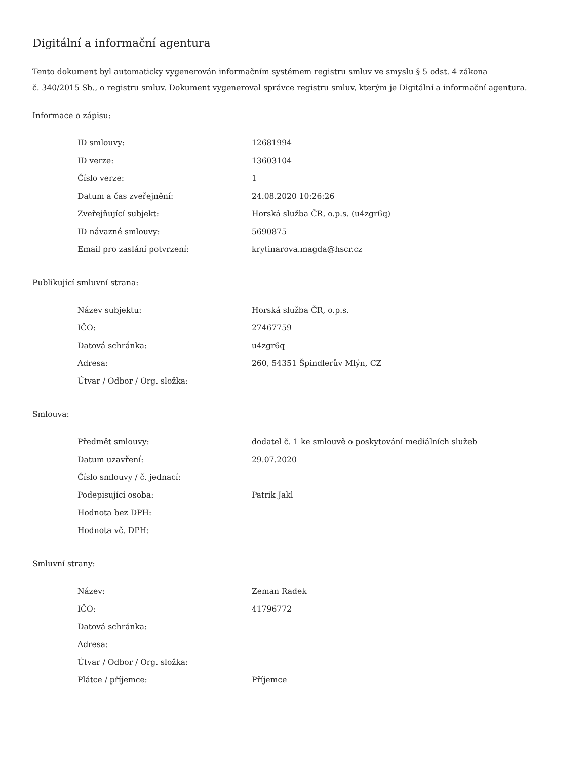Digitální a informační agentura
Tento dokument byl automaticky vygenerován informačním systémem registru smluv ve smyslu § 5 odst. 4 zákona
č. 340/2015 Sb., o registru smluv. Dokument vygeneroval správce registru smluv, kterým je Digitální a informační agentura.
Informace o zápisu:
| ID smlouvy: | 12681994 |
| ID verze: | 13603104 |
| Číslo verze: | 1 |
| Datum a čas zveřejnění: | 24.08.2020 10:26:26 |
| Zveřejňující subjekt: | Horská služba ČR, o.p.s. (u4zgr6q) |
| ID návazné smlouvy: | 5690875 |
| Email pro zaslání potvrzení: | krytinarova.magda@hscr.cz |
Publikující smluvní strana:
| Název subjektu: | Horská služba ČR, o.p.s. |
| IČO: | 27467759 |
| Datová schránka: | u4zgr6q |
| Adresa: | 260, 54351 Špindlerův Mlýn, CZ |
| Útvar / Odbor / Org. složka: | |
Smlouva:
| Předmět smlouvy: | dodatel č. 1 ke smlouvě o poskytování mediálních služeb |
| Datum uzavření: | 29.07.2020 |
| Číslo smlouvy / č. jednací: | |
| Podepisující osoba: | Patrik Jakl |
| Hodnota bez DPH: | |
| Hodnota vč. DPH: | |
Smluvní strany:
| Název: | Zeman Radek |
| IČO: | 41796772 |
| Datová schránka: | |
| Adresa: | |
| Útvar / Odbor / Org. složka: | |
| Plátce / příjemce: | Příjemce |